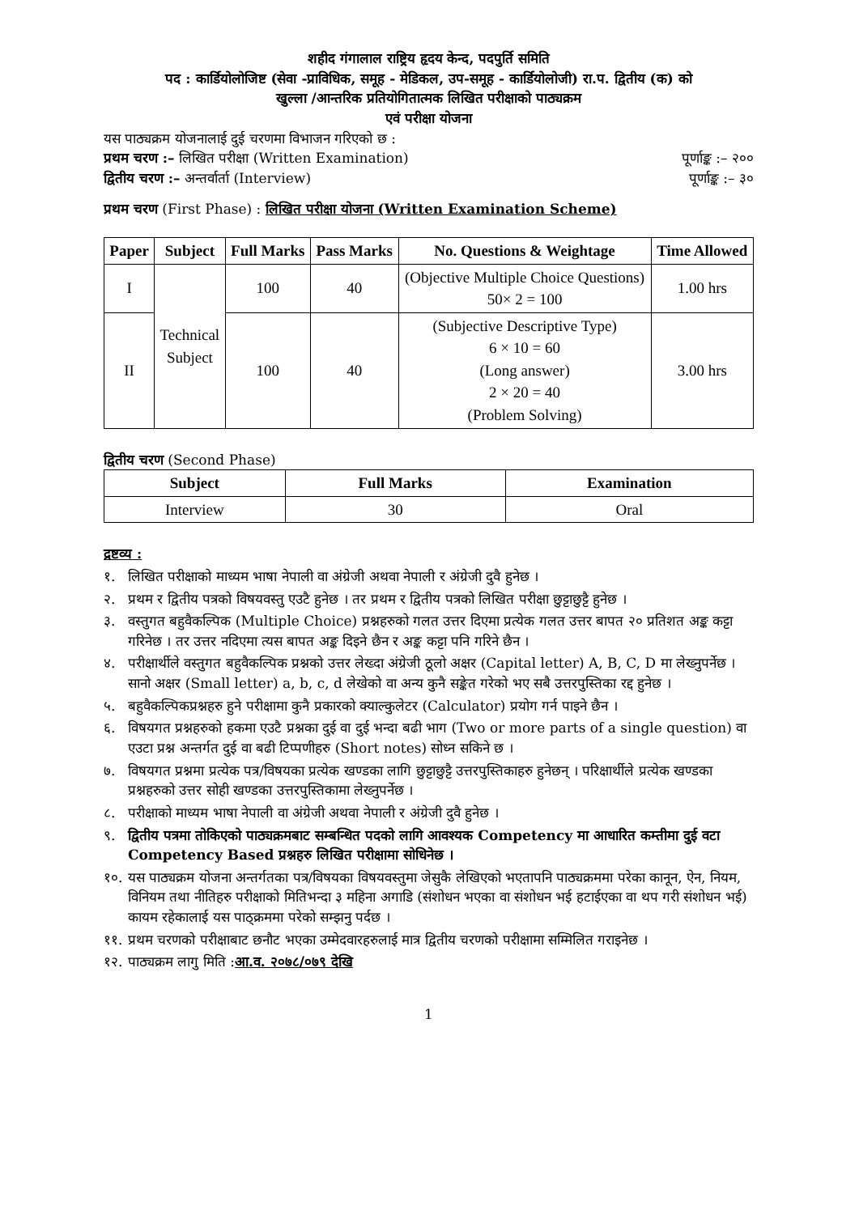शहीद गंगालाल राष्ट्रिय हृदय केन्द, पदपुर्ति समिति
पद : कार्डियोलोजिष्ट (सेवा -प्राविधिक, समूह - मेडिकल, उप-समूह - कार्डियोलोजी) रा.प. द्वितीय (क) को
खुल्ला /आन्तरिक प्रतियोगितात्मक लिखित परीक्षाको पाठ्यक्रम
एवं परीक्षा योजना
यस पाठ्यक्रम योजनालाई दुई चरणमा विभाजन गरिएको छ :
प्रथम चरण :– लिखित परीक्षा (Written Examination) पूर्णाङ्क :– २००
द्वितीय चरण :– अन्तर्वार्ता (Interview) पूर्णाङ्क :– ३०
प्रथम चरण (First Phase) : लिखित परीक्षा योजना (Written Examination Scheme)
| Paper | Subject | Full Marks | Pass Marks | No. Questions & Weightage | Time Allowed |
| --- | --- | --- | --- | --- | --- |
| I | Technical Subject | 100 | 40 | (Objective Multiple Choice Questions) 50× 2 = 100 | 1.00 hrs |
| II | | 100 | 40 | (Subjective Descriptive Type) 6 × 10 = 60 (Long answer) 2 × 20 = 40 (Problem Solving) | 3.00 hrs |
द्वितीय चरण (Second Phase)
| Subject | Full Marks | Examination |
| --- | --- | --- |
| Interview | 30 | Oral |
द्रष्टव्य :
१. लिखित परीक्षाको माध्यम भाषा नेपाली वा अंग्रेजी अथवा नेपाली र अंग्रेजी दुवै हुनेछ ।
२. प्रथम र द्वितीय पत्रको विषयवस्तु एउटै हुनेछ । तर प्रथम र द्वितीय पत्रको लिखित परीक्षा छुट्टाछुट्टै हुनेछ ।
३. वस्तुगत बहुवैकल्पिक (Multiple Choice) प्रश्नहरुको गलत उत्तर दिएमा प्रत्येक गलत उत्तर बापत २० प्रतिशत अङ्क कट्टा गरिनेछ । तर उत्तर नदिएमा त्यस बापत अङ्क दिइने छैन र अङ्क कट्टा पनि गरिने छैन ।
४. परीक्षार्थीले वस्तुगत बहुवैकल्पिक प्रश्नको उत्तर लेख्दा अंग्रेजी ठूलो अक्षर (Capital letter) A, B, C, D मा लेख्नुपर्नेछ । सानो अक्षर (Small letter) a, b, c, d लेखेको वा अन्य कुनै सङ्केत गरेको भए सबै उत्तरपुस्तिका रद्द हुनेछ ।
५. बहुवैकल्पिकप्रश्नहरु हुने परीक्षामा कुनै प्रकारको क्याल्कुलेटर (Calculator) प्रयोग गर्न पाइने छैन ।
६. विषयगत प्रश्नहरुको हकमा एउटै प्रश्नका दुई वा दुई भन्दा बढी भाग (Two or more parts of a single question) वा एउटा प्रश्न अन्तर्गत दुई वा बढी टिप्पणीहरु (Short notes) सोध्न सकिने छ ।
७. विषयगत प्रश्नमा प्रत्येक पत्र/विषयका प्रत्येक खण्डका लागि छुट्टाछुट्टै उत्तरपुस्तिकाहरु हुनेछन् । परिक्षार्थीले प्रत्येक खण्डका प्रश्नहरुको उत्तर सोही खण्डका उत्तरपुस्तिकामा लेख्नुपर्नेछ ।
८. परीक्षाको माध्यम भाषा नेपाली वा अंग्रेजी अथवा नेपाली र अंग्रेजी दुवै हुनेछ ।
९. द्वितीय पत्रमा तोकिएको पाठ्यक्रमबाट सम्बन्धित पदको लागि आवश्यक Competency मा आधारित कम्तीमा दुई वटा Competency Based प्रश्नहरु लिखित परीक्षामा सोधिनेछ ।
१०. यस पाठ्यक्रम योजना अन्तर्गतका पत्र/विषयका विषयवस्तुमा जेसुकै लेखिएको भएतापनि पाठ्यक्रममा परेका कानून, ऐन, नियम, विनियम तथा नीतिहरु परीक्षाको मितिभन्दा ३ महिना अगाडि (संशोधन भएका वा संशोधन भई हटाईएका वा थप गरी संशोधन भई) कायम रहेकालाई यस पाठ्क्रममा परेको सम्झनु पर्दछ ।
११. प्रथम चरणको परीक्षाबाट छनौट भएका उम्मेदवारहरुलाई मात्र द्वितीय चरणको परीक्षामा सम्मिलित गराइनेछ ।
१२. पाठ्यक्रम लागु मिति :आ.व. २०७८/०७९ देखि
1